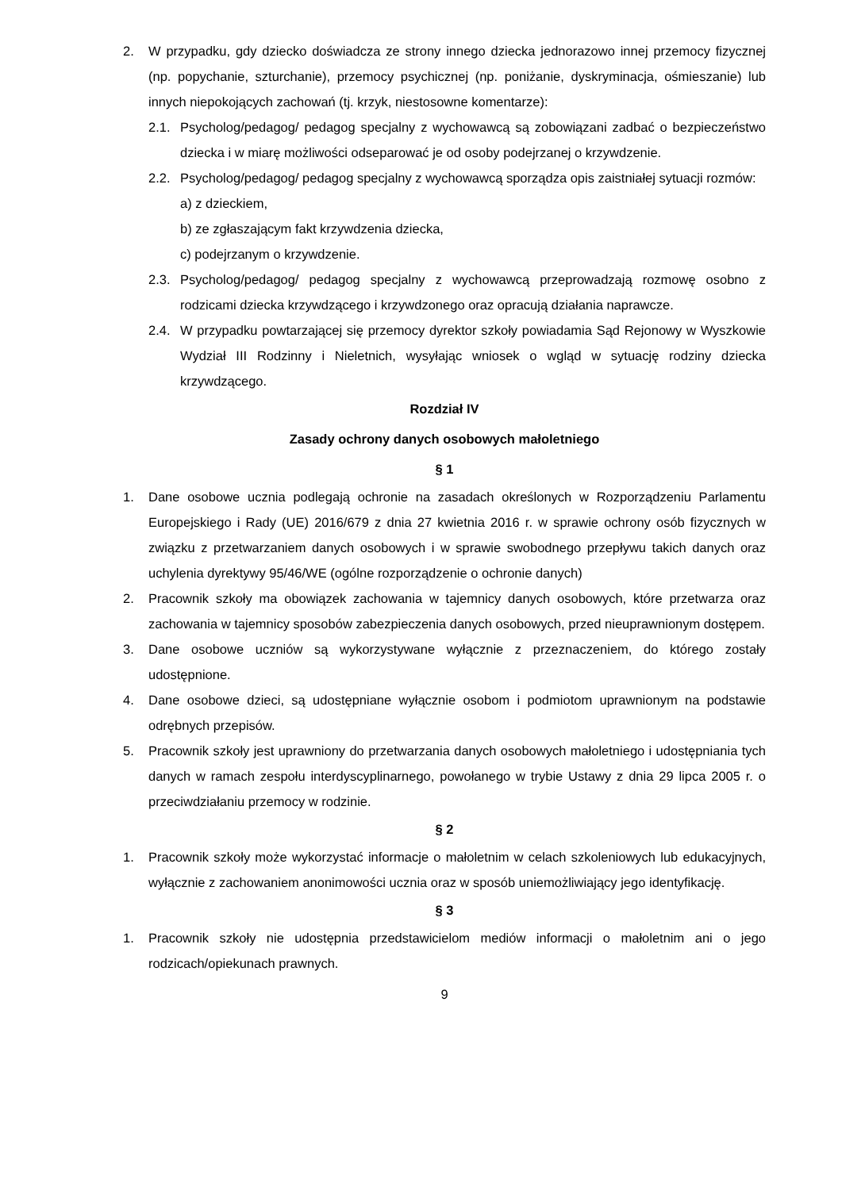2. W przypadku, gdy dziecko doświadcza ze strony innego dziecka jednorazowo innej przemocy fizycznej (np. popychanie, szturchanie), przemocy psychicznej (np. poniżanie, dyskryminacja, ośmieszanie) lub innych niepokojących zachowań (tj. krzyk, niestosowne komentarze):
2.1. Psycholog/pedagog/ pedagog specjalny z wychowawcą są zobowiązani zadbać o bezpieczeństwo dziecka i w miarę możliwości odseparować je od osoby podejrzanej o krzywdzenie.
2.2. Psycholog/pedagog/ pedagog specjalny z wychowawcą sporządza opis zaistniałej sytuacji rozmów:
a) z dzieckiem,
b) ze zgłaszającym fakt krzywdzenia dziecka,
c) podejrzanym o krzywdzenie.
2.3. Psycholog/pedagog/ pedagog specjalny z wychowawcą przeprowadzają rozmowę osobno z rodzicami dziecka krzywdzącego i krzywdzonego oraz opracują działania naprawcze.
2.4. W przypadku powtarzającej się przemocy dyrektor szkoły powiadamia Sąd Rejonowy w Wyszkowie Wydział III Rodzinny i Nieletnich, wysyłając wniosek o wgląd w sytuację rodziny dziecka krzywdzącego.
Rozdział IV
Zasady ochrony danych osobowych małoletniego
§ 1
1. Dane osobowe ucznia podlegają ochronie na zasadach określonych w Rozporządzeniu Parlamentu Europejskiego i Rady (UE) 2016/679 z dnia 27 kwietnia 2016 r. w sprawie ochrony osób fizycznych w związku z przetwarzaniem danych osobowych i w sprawie swobodnego przepływu takich danych oraz uchylenia dyrektywy 95/46/WE (ogólne rozporządzenie o ochronie danych)
2. Pracownik szkoły ma obowiązek zachowania w tajemnicy danych osobowych, które przetwarza oraz zachowania w tajemnicy sposobów zabezpieczenia danych osobowych, przed nieuprawnionym dostępem.
3. Dane osobowe uczniów są wykorzystywane wyłącznie z przeznaczeniem, do którego zostały udostępnione.
4. Dane osobowe dzieci, są udostępniane wyłącznie osobom i podmiotom uprawnionym na podstawie odrębnych przepisów.
5. Pracownik szkoły jest uprawniony do przetwarzania danych osobowych małoletniego i udostępniania tych danych w ramach zespołu interdyscyplinarnego, powołanego w trybie Ustawy z dnia 29 lipca 2005 r. o przeciwdziałaniu przemocy w rodzinie.
§ 2
1. Pracownik szkoły może wykorzystać informacje o małoletnim w celach szkoleniowych lub edukacyjnych, wyłącznie z zachowaniem anonimowości ucznia oraz w sposób uniemożliwiający jego identyfikację.
§ 3
1. Pracownik szkoły nie udostępnia przedstawicielom mediów informacji o małoletnim ani o jego rodzicach/opiekunach prawnych.
9